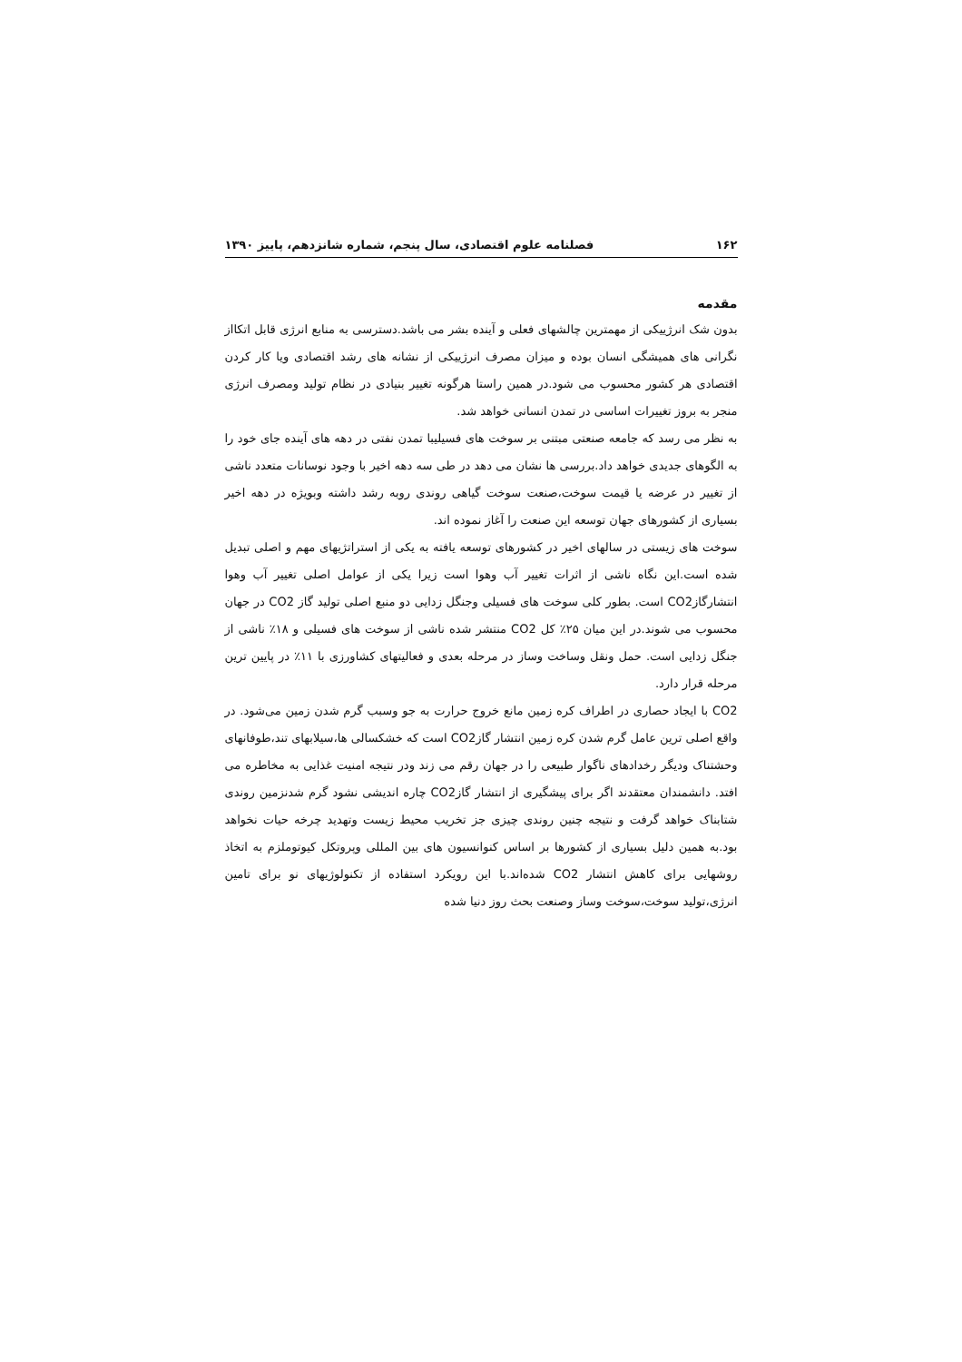۱۶۲ فصلنامه علوم اقتصادی، سال پنجم، شماره شانزدهم، پاییز ۱۳۹۰
مقدمه
بدون شک انرژییکی از مهمترین چالشهای فعلی و آینده بشر می باشد.دسترسی به منابع انرژی قابل اتکااز نگرانی های همیشگی انسان بوده و میزان مصرف انرژییکی از نشانه های رشد اقتصادی ویا کار کردن اقتصادی هر کشور محسوب می شود.در همین راستا هرگونه تغییر بنیادی در نظام تولید ومصرف انرژی منجر به بروز تغییرات اساسی در تمدن انسانی خواهد شد.
به نظر می رسد که جامعه صنعتی مبتنی بر سوخت های فسیلیبا تمدن نفتی در دهه های آینده جای خود را به الگوهای جدیدی خواهد داد.بررسی ها نشان می دهد در طی سه دهه اخیر با وجود نوسانات متعدد ناشی از تغییر در عرضه یا قیمت سوخت،صنعت سوخت گیاهی روندی روبه رشد داشته وبویژه در دهه اخیر بسیاری از کشورهای جهان توسعه این صنعت را آغاز نموده اند.
سوخت های زیستی در سالهای اخیر در کشورهای توسعه یافته به یکی از استراتژیهای مهم و اصلی تبدیل شده است.این نگاه ناشی از اثرات تغییر آب وهوا است زیرا یکی از عوامل اصلی تغییر آب وهوا انتشارگازCO2 است. بطور کلی سوخت های فسیلی وجنگل زدایی دو منبع اصلی تولید گاز CO2 در جهان محسوب می شوند.در این میان ۲۵٪ کل CO2 منتشر شده ناشی از سوخت های فسیلی و ۱۸٪ ناشی از جنگل زدایی است. حمل ونقل وساخت وساز در مرحله بعدی و فعالیتهای کشاورزی با ۱۱٪ در پایین ترین مرحله قرار دارد.
CO2 با ایجاد حصاری در اطراف کره زمین مانع خروج حرارت به جو وسبب گرم شدن زمین می‌شود. در واقع اصلی ترین عامل گرم شدن کره زمین انتشار گازCO2 است که خشکسالی ها،سیلابهای تند،طوفانهای وحشتناک ودیگر رخدادهای ناگوار طبیعی را در جهان رقم می زند ودر نتیجه امنیت غذایی به مخاطره می افتد. دانشمندان معتقدند اگر برای پیشگیری از انتشار گازCO2 چاره اندیشی نشود گرم شدنزمین روندی شتابناک خواهد گرفت و نتیجه چنین روندی چیزی جز تخریب محیط زیست وتهدید چرخه حیات نخواهد بود.به همین دلیل بسیاری از کشورها بر اساس کنوانسیون های بین المللی وپروتکل کیوتوملزم به اتخاذ روشهایی برای کاهش انتشار CO2 شده‌اند.با این رویکرد استفاده از تکنولوژیهای نو برای تامین انرژی،تولید سوخت،سوخت وساز وصنعت بحث روز دنیا شده